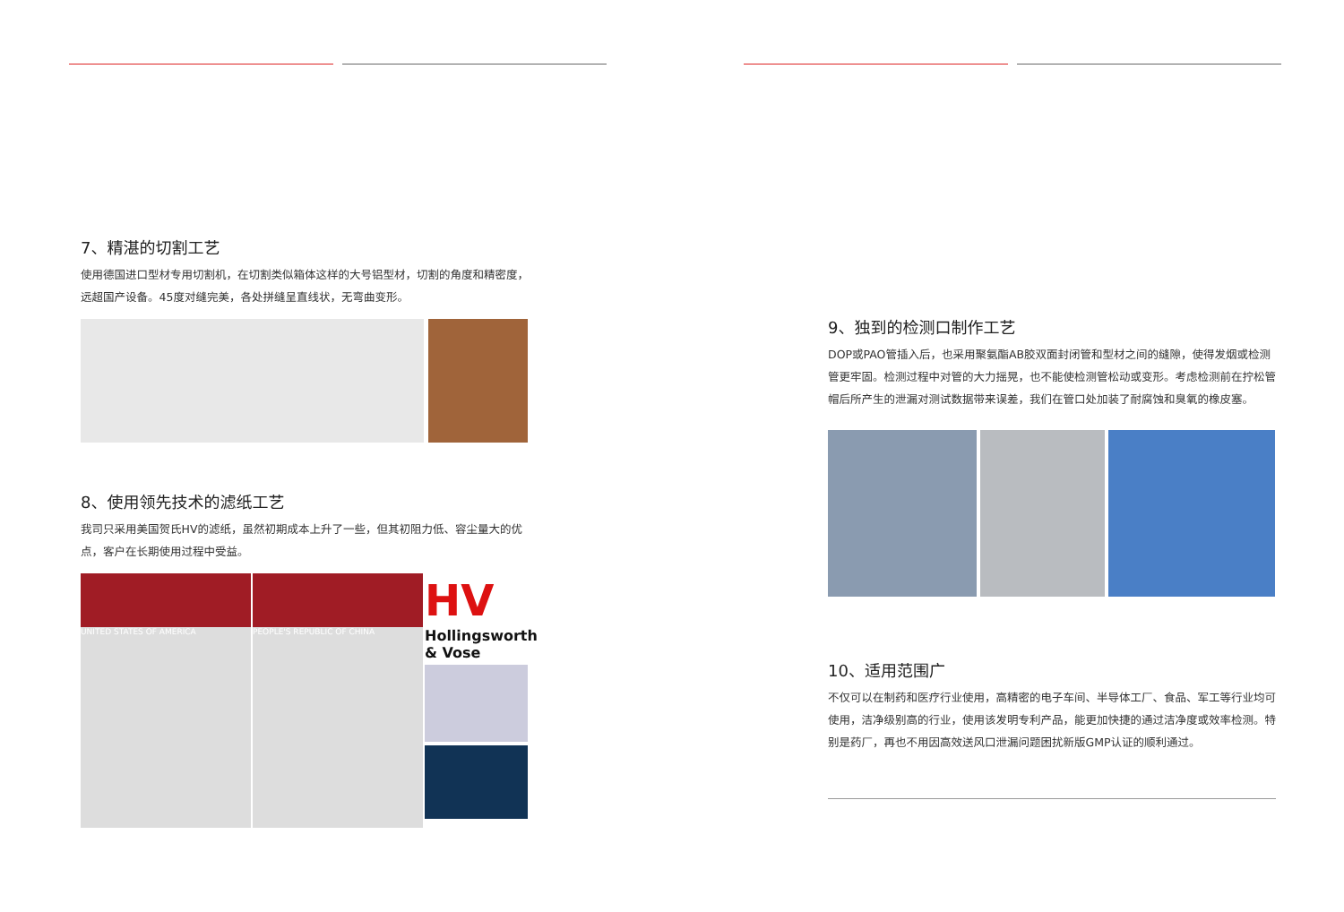7、精湛的切割工艺
使用德国进口型材专用切割机，在切割类似箱体这样的大号铝型材，切割的角度和精密度，远超国产设备。45度对缝完美，各处拼缝呈直线状，无弯曲变形。
8、使用领先技术的滤纸工艺
我司只采用美国贺氏HV的滤纸，虽然初期成本上升了一些，但其初阻力低、容尘量大的优点，客户在长期使用过程中受益。
UNITED STATES OF AMERICA PEOPLE'S REPUBLIC OF CHINA
HV
Hollingsworth & Vose
9、独到的检测口制作工艺
DOP或PAO管插入后，也采用聚氨酯AB胶双面封闭管和型材之间的缝隙，使得发烟或检测管更牢固。检测过程中对管的大力摇晃，也不能使检测管松动或变形。考虑检测前在拧松管帽后所产生的泄漏对测试数据带来误差，我们在管口处加装了耐腐蚀和臭氧的橡皮塞。
10、适用范围广
不仅可以在制药和医疗行业使用，高精密的电子车间、半导体工厂、食品、军工等行业均可使用，洁净级别高的行业，使用该发明专利产品，能更加快捷的通过洁净度或效率检测。特别是药厂，再也不用因高效送风口泄漏问题困扰新版GMP认证的顺利通过。